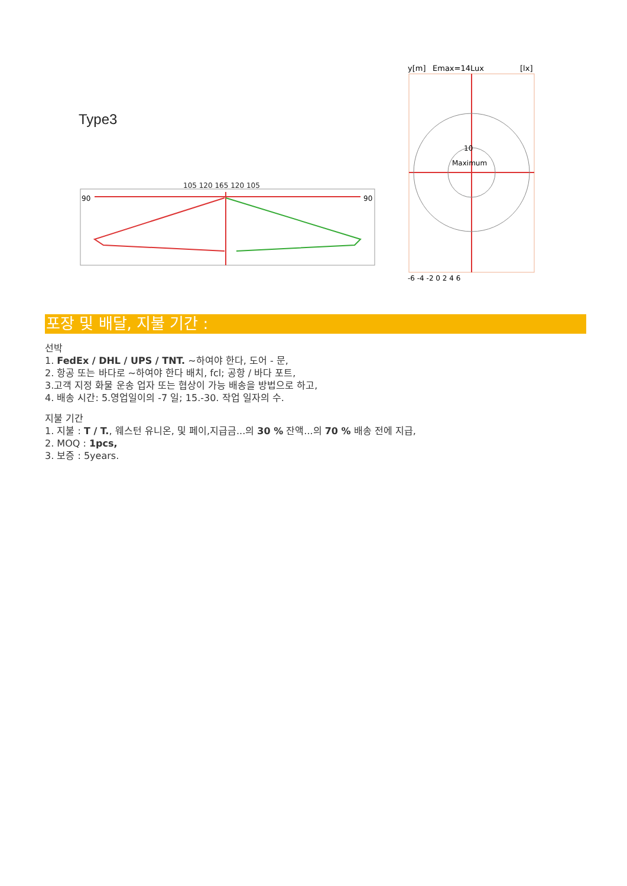Type3
105 120 165 120 105
90
90
y[m]
Emax=14Lux
[lx]
Maximum
10
-6 -4 -2 0 2 4 6
포장 및 배달, 지불 기간 :
선박
1. FedEx / DHL / UPS / TNT. ~하여야 한다, 도어 - 문,
2. 항공 또는 바다로 ~하여야 한다 배치, fcl; 공항 / 바다 포트,
3.고객 지정 화물 운송 업자 또는 협상이 가능 배송을 방법으로 하고,
4. 배송 시간: 5.영업일이의 -7 일; 15.-30. 작업 일자의 수.
지불 기간
1. 지불 : T / T., 웨스턴 유니온, 및 페이,지급금...의 30 % 잔액...의 70 % 배송 전에 지급,
2. MOQ : 1pcs,
3. 보증 : 5years.